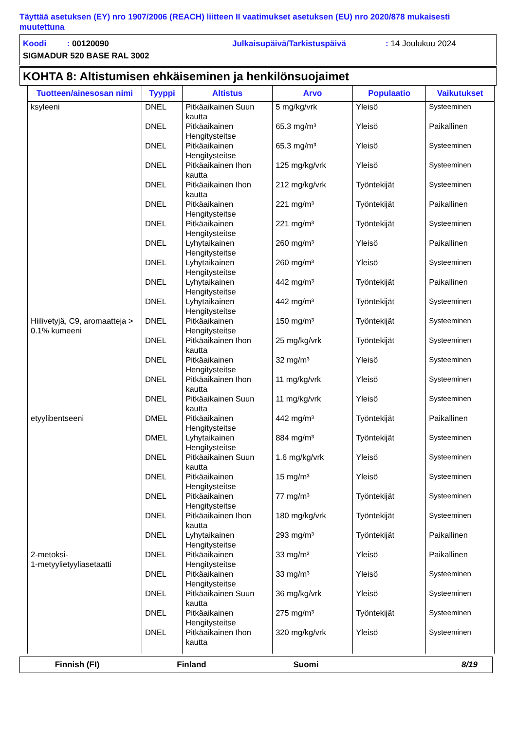Täyttää asetuksen (EY) nro 1907/2006 (REACH) liitteen II vaatimukset asetuksen (EU) nro 2020/878 mukaisesti muutettuna
Koodi : 00120090 Julkaisupäivä/Tarkistuspäivä: 14 Joulukuu 2024
SIGMADUR 520 BASE RAL 3002
KOHTA 8: Altistumisen ehkäiseminen ja henkilönsuojaimet
| Tuotteen/ainesosan nimi | Tyyppi | Altistus | Arvo | Populaatio | Vaikutukset |
| --- | --- | --- | --- | --- | --- |
| ksyleeni | DNEL | Pitkäaikainen Suun kautta | 5 mg/kg/vrk | Yleisö | Systeeminen |
| | DNEL | Pitkäaikainen Hengitysteitse | 65.3 mg/m³ | Yleisö | Paikallinen |
| | DNEL | Pitkäaikainen Hengitysteitse | 65.3 mg/m³ | Yleisö | Systeeminen |
| | DNEL | Pitkäaikainen Ihon kautta | 125 mg/kg/vrk | Yleisö | Systeeminen |
| | DNEL | Pitkäaikainen Ihon kautta | 212 mg/kg/vrk | Työntekijät | Systeeminen |
| | DNEL | Pitkäaikainen Hengitysteitse | 221 mg/m³ | Työntekijät | Paikallinen |
| | DNEL | Pitkäaikainen Hengitysteitse | 221 mg/m³ | Työntekijät | Systeeminen |
| | DNEL | Lyhytaikainen Hengitysteitse | 260 mg/m³ | Yleisö | Paikallinen |
| | DNEL | Lyhytaikainen Hengitysteitse | 260 mg/m³ | Yleisö | Systeeminen |
| | DNEL | Lyhytaikainen Hengitysteitse | 442 mg/m³ | Työntekijät | Paikallinen |
| | DNEL | Lyhytaikainen Hengitysteitse | 442 mg/m³ | Työntekijät | Systeeminen |
| Hiilivetyjä, C9, aromaatteja > 0.1% kumeeni | DNEL | Pitkäaikainen Hengitysteitse | 150 mg/m³ | Työntekijät | Systeeminen |
| | DNEL | Pitkäaikainen Ihon kautta | 25 mg/kg/vrk | Työntekijät | Systeeminen |
| | DNEL | Pitkäaikainen Hengitysteitse | 32 mg/m³ | Yleisö | Systeeminen |
| | DNEL | Pitkäaikainen Ihon kautta | 11 mg/kg/vrk | Yleisö | Systeeminen |
| | DNEL | Pitkäaikainen Suun kautta | 11 mg/kg/vrk | Yleisö | Systeeminen |
| etyylibentseeni | DMEL | Pitkäaikainen Hengitysteitse | 442 mg/m³ | Työntekijät | Paikallinen |
| | DMEL | Lyhytaikainen Hengitysteitse | 884 mg/m³ | Työntekijät | Systeeminen |
| | DNEL | Pitkäaikainen Suun kautta | 1.6 mg/kg/vrk | Yleisö | Systeeminen |
| | DNEL | Pitkäaikainen Hengitysteitse | 15 mg/m³ | Yleisö | Systeeminen |
| | DNEL | Pitkäaikainen Hengitysteitse | 77 mg/m³ | Työntekijät | Systeeminen |
| | DNEL | Pitkäaikainen Ihon kautta | 180 mg/kg/vrk | Työntekijät | Systeeminen |
| | DNEL | Lyhytaikainen Hengitysteitse | 293 mg/m³ | Työntekijät | Paikallinen |
| 2-metoksi- 1-metyylietyyliasetaatti | DNEL | Pitkäaikainen Hengitysteitse | 33 mg/m³ | Yleisö | Paikallinen |
| | DNEL | Pitkäaikainen Hengitysteitse | 33 mg/m³ | Yleisö | Systeeminen |
| | DNEL | Pitkäaikainen Suun kautta | 36 mg/kg/vrk | Yleisö | Systeeminen |
| | DNEL | Pitkäaikainen Hengitysteitse | 275 mg/m³ | Työntekijät | Systeeminen |
| | DNEL | Pitkäaikainen Ihon kautta | 320 mg/kg/vrk | Yleisö | Systeeminen |
Finnish (FI) Finland Suomi 8/19